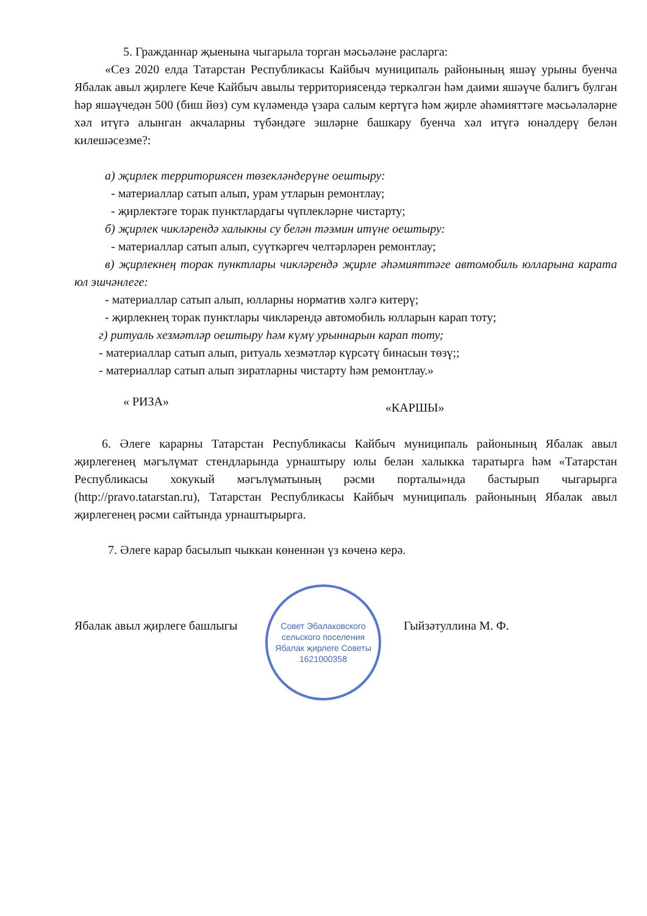5. Гражданнар җыенына чыгарыла торган мәсьәләне расларга:
«Сез 2020 елда Татарстан Республикасы Кайбыч муниципаль районының яшәү урыны буенча Ябалак авыл җирлеге Кече Кайбыч авылы территориясендә теркәлгән һәм даими яшәүче балигъ булган һәр яшәүчедән 500 (биш йөз) сум күләмендә үзара салым кертүгә һәм җирле әһәмияттәге мәсьәләләрне хәл итүгә алынган акчаларны түбәндәге эшләрне башкару буенча хәл итүгә юнәлдерү белән килешәсезме?:
а) җирлек территориясен төзекләндерүне оештыру:
- материаллар сатып алып, урам утларын ремонтлау;
- җирлектәге торак пунктлардагы чүплекләрне чистарту;
б) җирлек чикләрендә халыкны су белән тәэмин итүне оештыру:
- материаллар сатып алып, суүткәргеч челтәрләрен ремонтлау;
в) җирлекнең торак пунктлары чикләрендә җирле әһәмияттәге автомобиль юлларына карата юл эшчәнлеге:
- материаллар сатып алып, юлларны норматив хәлгә китерү;
- җирлекнең торак пунктлары чикләрендә автомобиль юлларын карап тоту;
г) ритуаль хезмәтләр оештыру һәм күмү урыннарын карап тоту;
- материаллар сатып алып, ритуаль хезмәтләр күрсәтү бинасын төзү;;
- материаллар сатып алып зиратларны чистарту һәм ремонтлау.»
« РИЗА» «КАРШЫ»
6. Әлеге карарны Татарстан Республикасы Кайбыч муниципаль районының Ябалак авыл җирлегенең мәгълүмат стендларында урнаштыру юлы белән халыкка таратырга һәм «Татарстан Республикасы хокукый мәгълүматының рәсми порталы»нда бастырып чыгарырга (http://pravo.tatarstan.ru), Татарстан Республикасы Кайбыч муниципаль районының Ябалак авыл җирлегенең рәсми сайтында урнаштырырга.
7. Әлеге карар басылып чыккан көненнән үз көченә керә.
Ябалак авыл җирлеге башлыгы Гыйзәтуллина М. Ф.
Совет Эбалаковского сельского поселения
Ябалак җирлеге Советы
1621000358